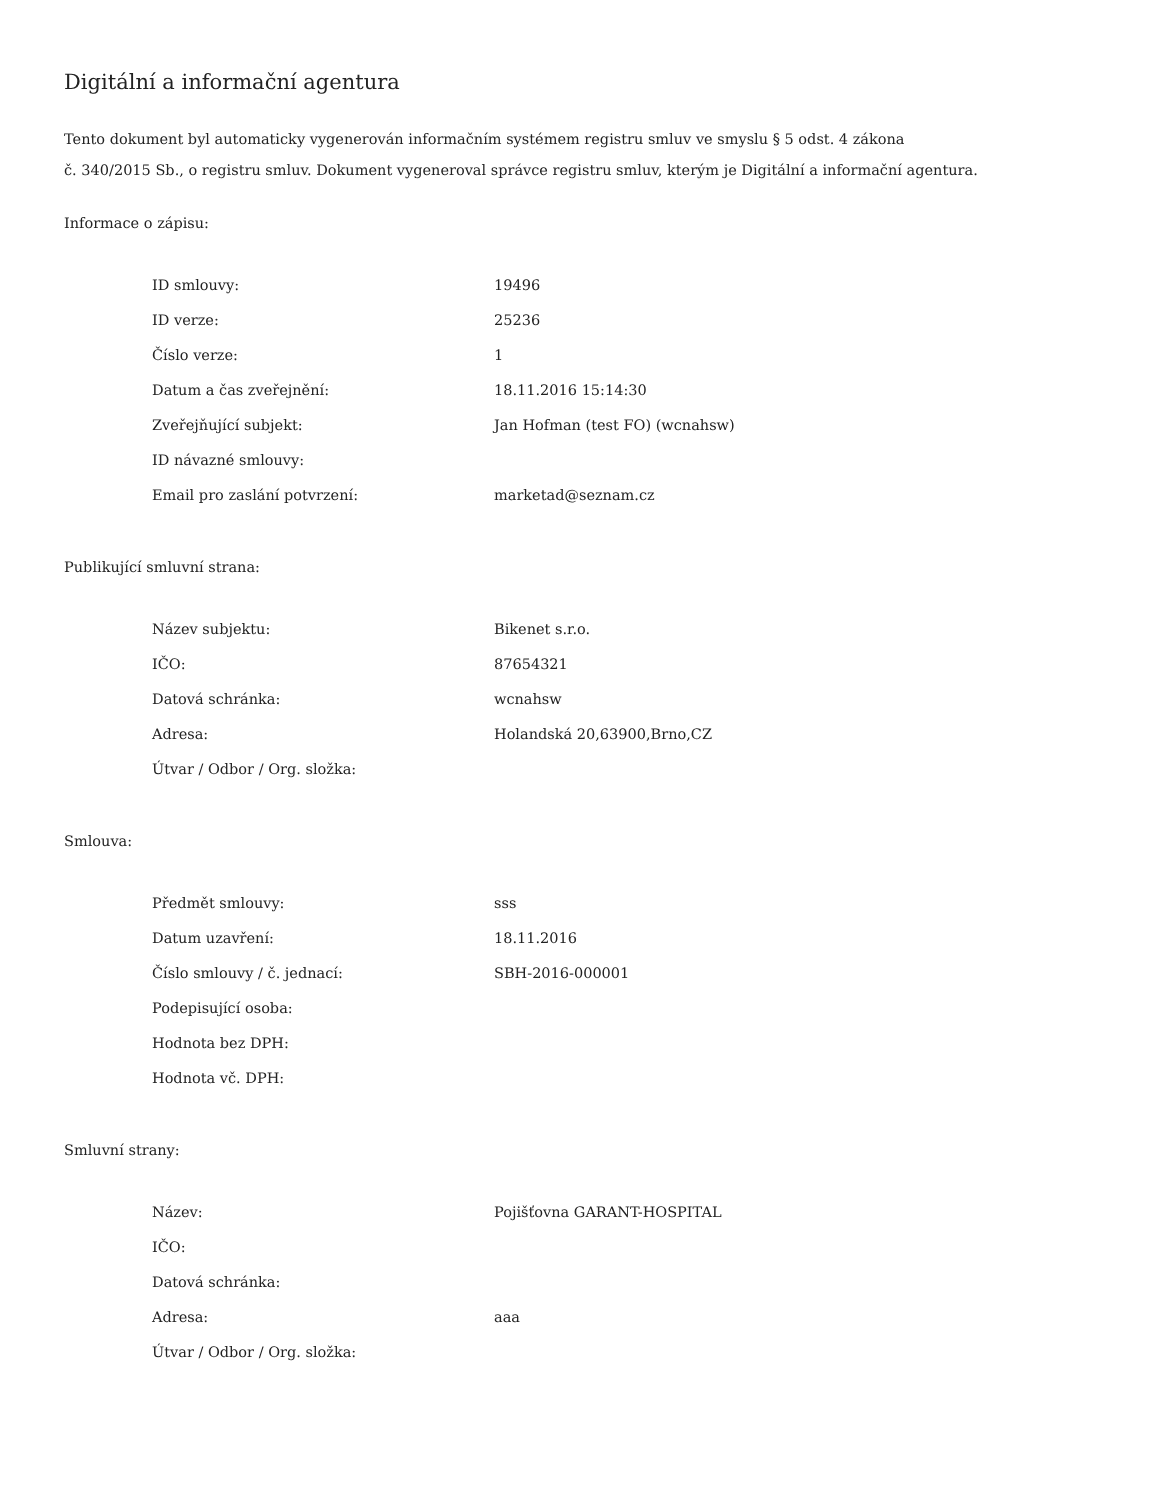Digitální a informační agentura
Tento dokument byl automaticky vygenerován informačním systémem registru smluv ve smyslu § 5 odst. 4 zákona
č. 340/2015 Sb., o registru smluv. Dokument vygeneroval správce registru smluv, kterým je Digitální a informační agentura.
Informace o zápisu:
| ID smlouvy: | 19496 |
| ID verze: | 25236 |
| Číslo verze: | 1 |
| Datum a čas zveřejnění: | 18.11.2016 15:14:30 |
| Zveřejňující subjekt: | Jan Hofman (test FO) (wcnahsw) |
| ID návazné smlouvy: | |
| Email pro zaslání potvrzení: | marketad@seznam.cz |
Publikující smluvní strana:
| Název subjektu: | Bikenet s.r.o. |
| IČO: | 87654321 |
| Datová schránka: | wcnahsw |
| Adresa: | Holandská 20,63900,Brno,CZ |
| Útvar / Odbor / Org. složka: | |
Smlouva:
| Předmět smlouvy: | sss |
| Datum uzavření: | 18.11.2016 |
| Číslo smlouvy / č. jednací: | SBH-2016-000001 |
| Podepisující osoba: | |
| Hodnota bez DPH: | |
| Hodnota vč. DPH: | |
Smluvní strany:
| Název: | Pojišťovna GARANT-HOSPITAL |
| IČO: | |
| Datová schránka: | |
| Adresa: | aaa |
| Útvar / Odbor / Org. složka: | |